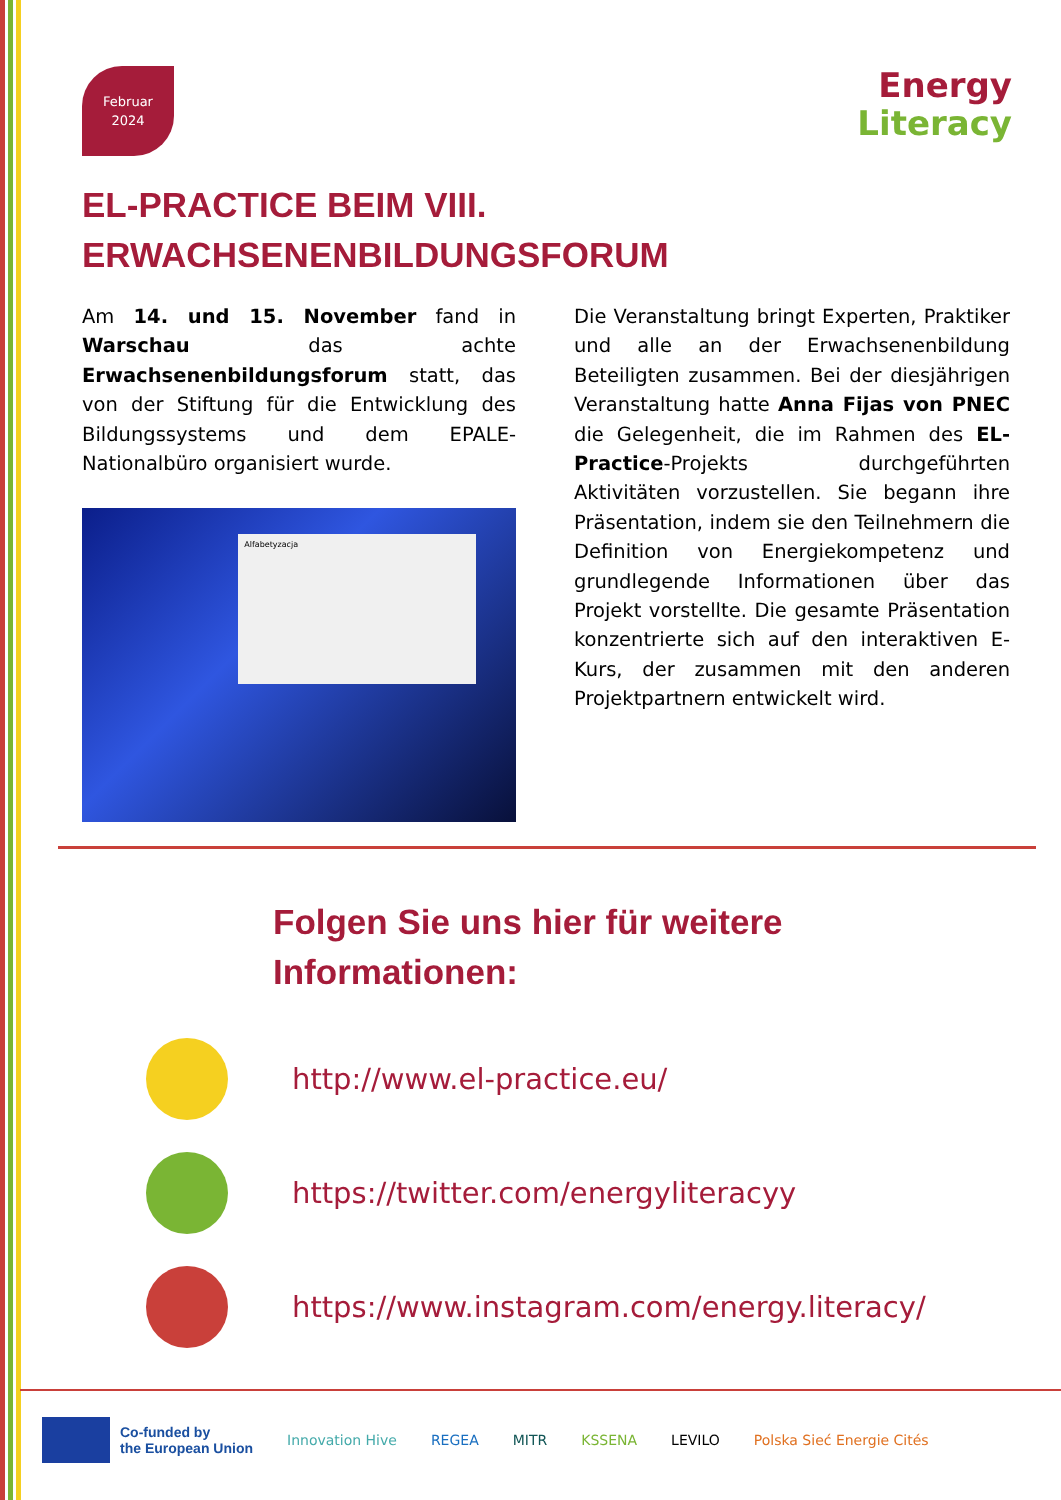Februar
2024
Energy
Literacy
EL-PRACTICE BEIM VIII. ERWACHSENENBILDUNGSFORUM
Am 14. und 15. November fand in Warschau das achte Erwachsenenbildungsforum statt, das von der Stiftung für die Entwicklung des Bildungssystems und dem EPALE-Nationalbüro organisiert wurde.
Alfabetyzacja
Die Veranstaltung bringt Experten, Praktiker und alle an der Erwachsenenbildung Beteiligten zusammen. Bei der diesjährigen Veranstaltung hatte Anna Fijas von PNEC die Gelegenheit, die im Rahmen des EL-Practice-Projekts durchgeführten Aktivitäten vorzustellen. Sie begann ihre Präsentation, indem sie den Teilnehmern die Definition von Energiekompetenz und grundlegende Informationen über das Projekt vorstellte. Die gesamte Präsentation konzentrierte sich auf den interaktiven E-Kurs, der zusammen mit den anderen Projektpartnern entwickelt wird.
Folgen Sie uns hier für weitere Informationen:
http://www.el-practice.eu/
https://twitter.com/energyliteracyy
https://www.instagram.com/energy.literacy/
Co-funded by
the European Union
Innovation Hive REGEA MITR KSSENA LEVILO Polska Sieć Energie Cités